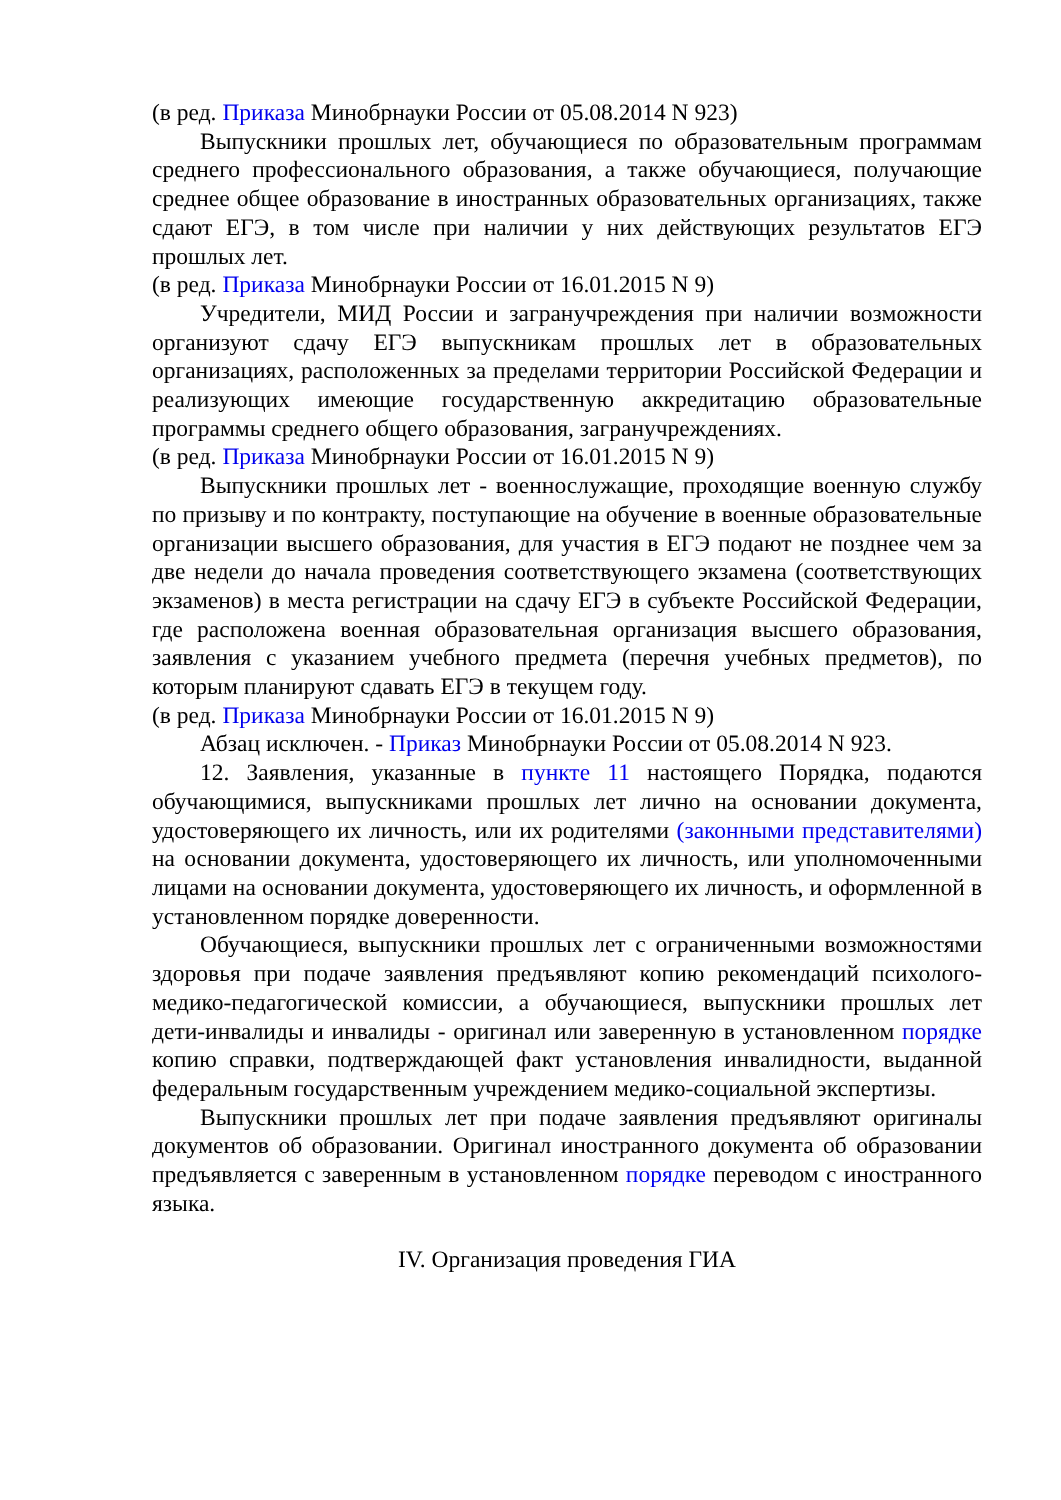(в ред. Приказа Минобрнауки России от 05.08.2014 N 923)
Выпускники прошлых лет, обучающиеся по образовательным программам среднего профессионального образования, а также обучающиеся, получающие среднее общее образование в иностранных образовательных организациях, также сдают ЕГЭ, в том числе при наличии у них действующих результатов ЕГЭ прошлых лет.
(в ред. Приказа Минобрнауки России от 16.01.2015 N 9)
Учредители, МИД России и загранучреждения при наличии возможности организуют сдачу ЕГЭ выпускникам прошлых лет в образовательных организациях, расположенных за пределами территории Российской Федерации и реализующих имеющие государственную аккредитацию образовательные программы среднего общего образования, загранучреждениях.
(в ред. Приказа Минобрнауки России от 16.01.2015 N 9)
Выпускники прошлых лет - военнослужащие, проходящие военную службу по призыву и по контракту, поступающие на обучение в военные образовательные организации высшего образования, для участия в ЕГЭ подают не позднее чем за две недели до начала проведения соответствующего экзамена (соответствующих экзаменов) в места регистрации на сдачу ЕГЭ в субъекте Российской Федерации, где расположена военная образовательная организация высшего образования, заявления с указанием учебного предмета (перечня учебных предметов), по которым планируют сдавать ЕГЭ в текущем году.
(в ред. Приказа Минобрнауки России от 16.01.2015 N 9)
Абзац исключен. - Приказ Минобрнауки России от 05.08.2014 N 923.
12. Заявления, указанные в пункте 11 настоящего Порядка, подаются обучающимися, выпускниками прошлых лет лично на основании документа, удостоверяющего их личность, или их родителями (законными представителями) на основании документа, удостоверяющего их личность, или уполномоченными лицами на основании документа, удостоверяющего их личность, и оформленной в установленном порядке доверенности.
Обучающиеся, выпускники прошлых лет с ограниченными возможностями здоровья при подаче заявления предъявляют копию рекомендаций психолого-медико-педагогической комиссии, а обучающиеся, выпускники прошлых лет дети-инвалиды и инвалиды - оригинал или заверенную в установленном порядке копию справки, подтверждающей факт установления инвалидности, выданной федеральным государственным учреждением медико-социальной экспертизы.
Выпускники прошлых лет при подаче заявления предъявляют оригиналы документов об образовании. Оригинал иностранного документа об образовании предъявляется с заверенным в установленном порядке переводом с иностранного языка.
IV. Организация проведения ГИА